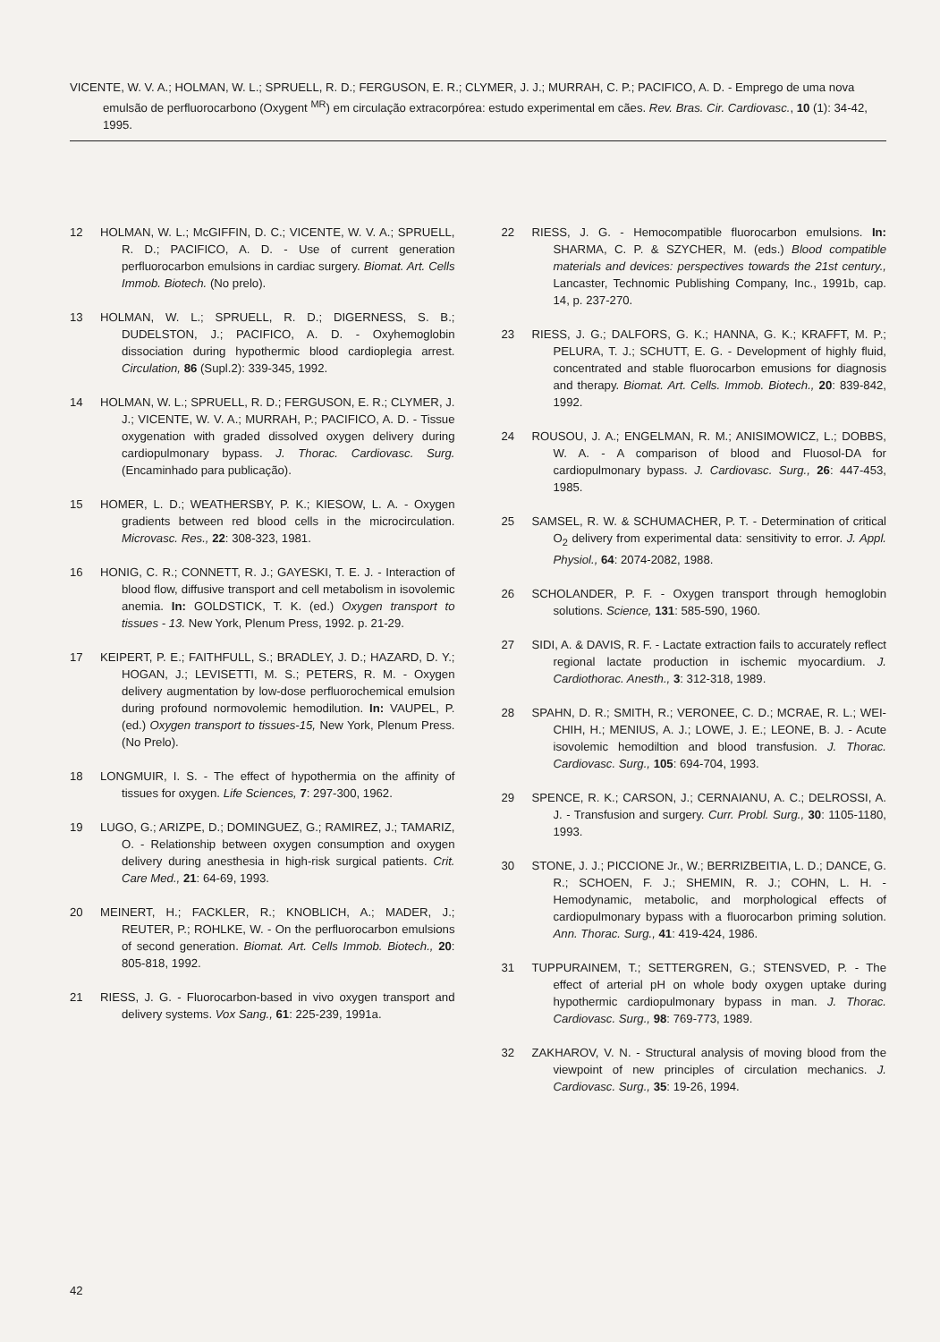VICENTE, W. V. A.; HOLMAN, W. L.; SPRUELL, R. D.; FERGUSON, E. R.; CLYMER, J. J.; MURRAH, C. P.; PACIFICO, A. D. - Emprego de uma nova emulsão de perfluorocarbono (Oxygent <sup>MR</sup>) em circulação extracorpórea: estudo experimental em cães. Rev. Bras. Cir. Cardiovasc., 10 (1): 34-42, 1995.
12 HOLMAN, W. L.; McGIFFIN, D. C.; VICENTE, W. V. A.; SPRUELL, R. D.; PACIFICO, A. D. - Use of current generation perfluorocarbon emulsions in cardiac surgery. Biomat. Art. Cells Immob. Biotech. (No prelo).
13 HOLMAN, W. L.; SPRUELL, R. D.; DIGERNESS, S. B.; DUDELSTON, J.; PACIFICO, A. D. - Oxyhemoglobin dissociation during hypothermic blood cardioplegia arrest. Circulation, 86 (Supl.2): 339-345, 1992.
14 HOLMAN, W. L.; SPRUELL, R. D.; FERGUSON, E. R.; CLYMER, J. J.; VICENTE, W. V. A.; MURRAH, P.; PACIFICO, A. D. - Tissue oxygenation with graded dissolved oxygen delivery during cardiopulmonary bypass. J. Thorac. Cardiovasc. Surg. (Encaminhado para publicação).
15 HOMER, L. D.; WEATHERSBY, P. K.; KIESOW, L. A. - Oxygen gradients between red blood cells in the microcirculation. Microvasc. Res., 22: 308-323, 1981.
16 HONIG, C. R.; CONNETT, R. J.; GAYESKI, T. E. J. - Interaction of blood flow, diffusive transport and cell metabolism in isovolemic anemia. In: GOLDSTICK, T. K. (ed.) Oxygen transport to tissues - 13. New York, Plenum Press, 1992. p. 21-29.
17 KEIPERT, P. E.; FAITHFULL, S.; BRADLEY, J. D.; HAZARD, D. Y.; HOGAN, J.; LEVISETTI, M. S.; PETERS, R. M. - Oxygen delivery augmentation by low-dose perfluorochemical emulsion during profound normovolemic hemodilution. In: VAUPEL, P. (ed.) Oxygen transport to tissues-15, New York, Plenum Press. (No Prelo).
18 LONGMUIR, I. S. - The effect of hypothermia on the affinity of tissues for oxygen. Life Sciences, 7: 297-300, 1962.
19 LUGO, G.; ARIZPE, D.; DOMINGUEZ, G.; RAMIREZ, J.; TAMARIZ, O. - Relationship between oxygen consumption and oxygen delivery during anesthesia in high-risk surgical patients. Crit. Care Med., 21: 64-69, 1993.
20 MEINERT, H.; FACKLER, R.; KNOBLICH, A.; MADER, J.; REUTER, P.; ROHLKE, W. - On the perfluorocarbon emulsions of second generation. Biomat. Art. Cells Immob. Biotech., 20: 805-818, 1992.
21 RIESS, J. G. - Fluorocarbon-based in vivo oxygen transport and delivery systems. Vox Sang., 61: 225-239, 1991a.
22 RIESS, J. G. - Hemocompatible fluorocarbon emulsions. In: SHARMA, C. P. & SZYCHER, M. (eds.) Blood compatible materials and devices: perspectives towards the 21st century., Lancaster, Technomic Publishing Company, Inc., 1991b, cap. 14, p. 237-270.
23 RIESS, J. G.; DALFORS, G. K.; HANNA, G. K.; KRAFFT, M. P.; PELURA, T. J.; SCHUTT, E. G. - Development of highly fluid, concentrated and stable fluorocarbon emusions for diagnosis and therapy. Biomat. Art. Cells. Immob. Biotech., 20: 839-842, 1992.
24 ROUSOU, J. A.; ENGELMAN, R. M.; ANISIMOWICZ, L.; DOBBS, W. A. - A comparison of blood and Fluosol-DA for cardiopulmonary bypass. J. Cardiovasc. Surg., 26: 447-453, 1985.
25 SAMSEL, R. W. & SCHUMACHER, P. T. - Determination of critical O<sub>2</sub> delivery from experimental data: sensitivity to error. J. Appl. Physiol., 64: 2074-2082, 1988.
26 SCHOLANDER, P. F. - Oxygen transport through hemoglobin solutions. Science, 131: 585-590, 1960.
27 SIDI, A. & DAVIS, R. F. - Lactate extraction fails to accurately reflect regional lactate production in ischemic myocardium. J. Cardiothorac. Anesth., 3: 312-318, 1989.
28 SPAHN, D. R.; SMITH, R.; VERONEE, C. D.; MCRAE, R. L.; WEI-CHIH, H.; MENIUS, A. J.; LOWE, J. E.; LEONE, B. J. - Acute isovolemic hemodiltion and blood transfusion. J. Thorac. Cardiovasc. Surg., 105: 694-704, 1993.
29 SPENCE, R. K.; CARSON, J.; CERNAIANU, A. C.; DELROSSI, A. J. - Transfusion and surgery. Curr. Probl. Surg., 30: 1105-1180, 1993.
30 STONE, J. J.; PICCIONE Jr., W.; BERRIZBEITIA, L. D.; DANCE, G. R.; SCHOEN, F. J.; SHEMIN, R. J.; COHN, L. H. - Hemodynamic, metabolic, and morphological effects of cardiopulmonary bypass with a fluorocarbon priming solution. Ann. Thorac. Surg., 41: 419-424, 1986.
31 TUPPURAINEM, T.; SETTERGREN, G.; STENSVED, P. - The effect of arterial pH on whole body oxygen uptake during hypothermic cardiopulmonary bypass in man. J. Thorac. Cardiovasc. Surg., 98: 769-773, 1989.
32 ZAKHAROV, V. N. - Structural analysis of moving blood from the viewpoint of new principles of circulation mechanics. J. Cardiovasc. Surg., 35: 19-26, 1994.
42